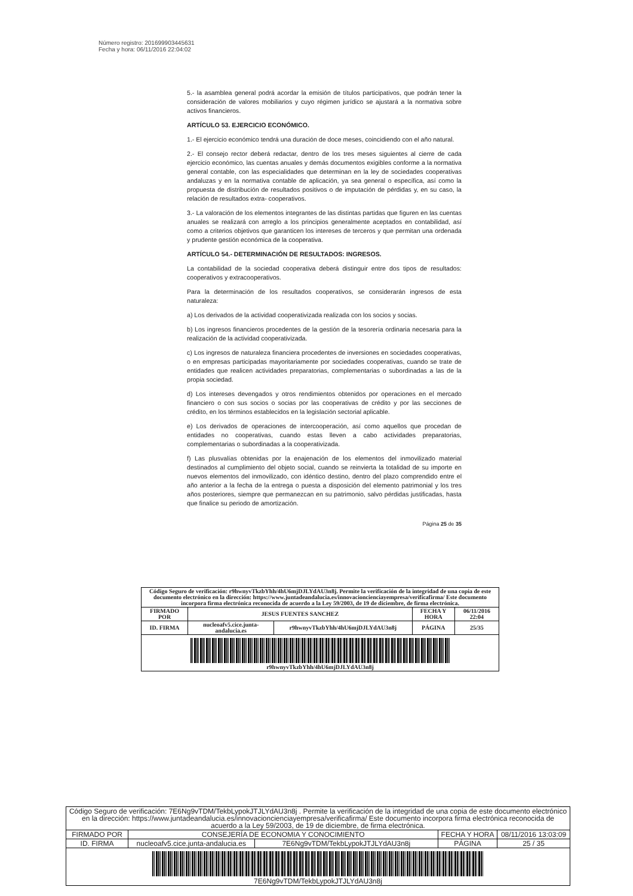Número registro: 201699903445631
Fecha y hora: 06/11/2016 22:04:02
5.- la asamblea general podrá acordar la emisión de títulos participativos, que podrán tener la consideración de valores mobiliarios y cuyo régimen jurídico se ajustará a la normativa sobre activos financieros.
ARTÍCULO 53. EJERCICIO ECONÓMICO.
1.- El ejercicio económico tendrá una duración de doce meses, coincidiendo con el año natural.
2.- El consejo rector deberá redactar, dentro de los tres meses siguientes al cierre de cada ejercicio económico, las cuentas anuales y demás documentos exigibles conforme a la normativa general contable, con las especialidades que determinan en la ley de sociedades cooperativas andaluzas y en la normativa contable de aplicación, ya sea general o específica, así como la propuesta de distribución de resultados positivos o de imputación de pérdidas y, en su caso, la relación de resultados extra- cooperativos.
3.- La valoración de los elementos integrantes de las distintas partidas que figuren en las cuentas anuales se realizará con arreglo a los principios generalmente aceptados en contabilidad, así como a criterios objetivos que garanticen los intereses de terceros y que permitan una ordenada y prudente gestión económica de la cooperativa.
ARTÍCULO 54.- DETERMINACIÓN DE RESULTADOS: INGRESOS.
La contabilidad de la sociedad cooperativa deberá distinguir entre dos tipos de resultados: cooperativos y extracooperativos.
Para la determinación de los resultados cooperativos, se considerarán ingresos de esta naturaleza:
a) Los derivados de la actividad cooperativizada realizada con los socios y socias.
b) Los ingresos financieros procedentes de la gestión de la tesorería ordinaria necesaria para la realización de la actividad cooperativizada.
c) Los ingresos de naturaleza financiera procedentes de inversiones en sociedades cooperativas, o en empresas participadas mayoritariamente por sociedades cooperativas, cuando se trate de entidades que realicen actividades preparatorias, complementarias o subordinadas a las de la propia sociedad.
d) Los intereses devengados y otros rendimientos obtenidos por operaciones en el mercado financiero o con sus socios o socias por las cooperativas de crédito y por las secciones de crédito, en los términos establecidos en la legislación sectorial aplicable.
e) Los derivados de operaciones de intercooperación, así como aquellos que procedan de entidades no cooperativas, cuando estas lleven a cabo actividades preparatorias, complementarias o subordinadas a la cooperativizada.
f) Las plusvalías obtenidas por la enajenación de los elementos del inmovilizado material destinados al cumplimiento del objeto social, cuando se reinvierta la totalidad de su importe en nuevos elementos del inmovilizado, con idéntico destino, dentro del plazo comprendido entre el año anterior a la fecha de la entrega o puesta a disposición del elemento patrimonial y los tres años posteriores, siempre que permanezcan en su patrimonio, salvo pérdidas justificadas, hasta que finalice su periodo de amortización.
Página 25 de 35
| Código Seguro de verificación: r9hwnyvTkzbYhh/4hU6mjDJLYdAU3n8j. Permite la verificación de la integridad de una copia de este documento electrónico en la dirección: https://www.juntadeandalucia.es/innovacioncienciayempresa/verificafirma/ Este documento incorpora firma electrónica reconocida de acuerdo a la Ley 59/2003, de 19 de diciembre, de firma electrónica. | | | | |
| FIRMADO POR | JESUS FUENTES SANCHEZ | | FECHA Y HORA | 06/11/2016 22:04 |
| ID. FIRMA | nucleoafv5.cice.junta-andalucia.es | r9hwnyvTkzbYhh/4hU6mjDJLYdAU3n8j | PÁGINA | 25/35 |
| r9hwnyvTkzbYhh/4hU6mjDJLYdAU3n8j | | | | |
| Código Seguro de verificación: 7E6Ng9vTDM/TekbLypokJTJLYdAU3n8j . Permite la verificación de la integridad de una copia de este documento electrónico en la dirección: https://www.juntadeandalucia.es/innovacioncienciayempresa/verificafirma/ Este documento incorpora firma electrónica reconocida de acuerdo a la Ley 59/2003, de 19 de diciembre, de firma electrónica. | | | | |
| FIRMADO POR | CONSEJERÍA DE ECONOMIA Y CONOCIMIENTO | | FECHA Y HORA | 08/11/2016 13:03:09 |
| ID. FIRMA | nucleoafv5.cice.junta-andalucia.es | 7E6Ng9vTDM/TekbLypokJTJLYdAU3n8j | PÁGINA | 25 / 35 |
| 7E6Ng9vTDM/TekbLypokJTJLYdAU3n8j | | | | |